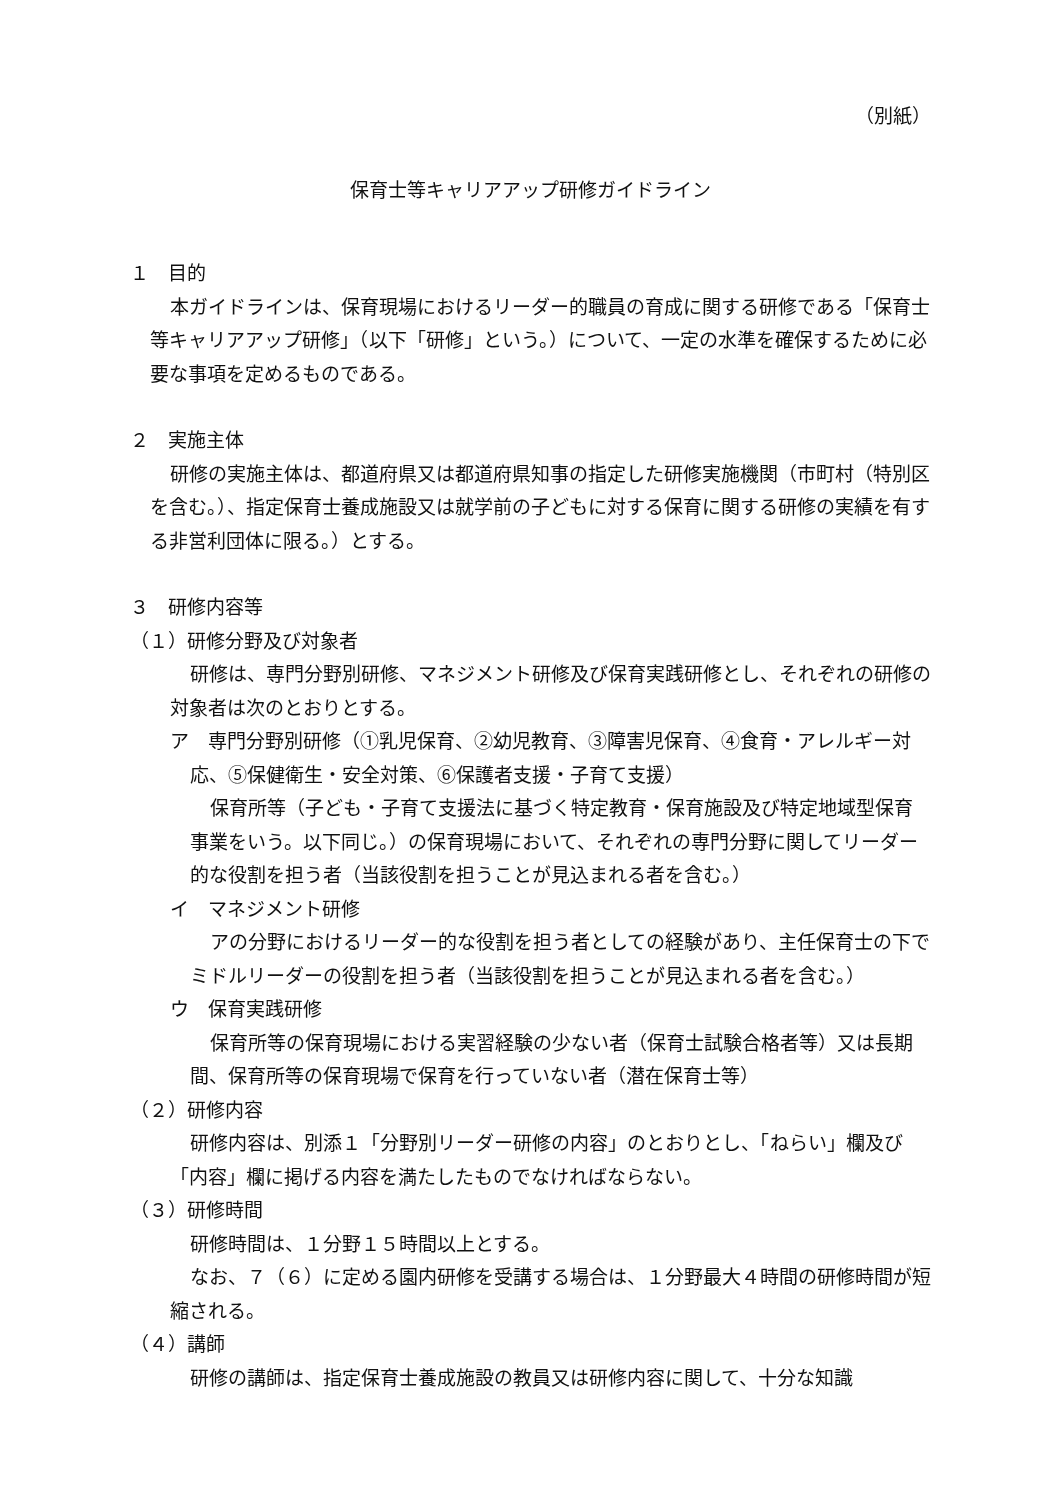（別紙）
保育士等キャリアアップ研修ガイドライン
１　目的
本ガイドラインは、保育現場におけるリーダー的職員の育成に関する研修である「保育士等キャリアアップ研修」（以下「研修」という。）について、一定の水準を確保するために必要な事項を定めるものである。
２　実施主体
研修の実施主体は、都道府県又は都道府県知事の指定した研修実施機関（市町村（特別区を含む。）、指定保育士養成施設又は就学前の子どもに対する保育に関する研修の実績を有する非営利団体に限る。）とする。
３　研修内容等
（１）研修分野及び対象者
研修は、専門分野別研修、マネジメント研修及び保育実践研修とし、それぞれの研修の対象者は次のとおりとする。
ア　専門分野別研修（①乳児保育、②幼児教育、③障害児保育、④食育・アレルギー対応、⑤保健衛生・安全対策、⑥保護者支援・子育て支援）
保育所等（子ども・子育て支援法に基づく特定教育・保育施設及び特定地域型保育事業をいう。以下同じ。）の保育現場において、それぞれの専門分野に関してリーダー的な役割を担う者（当該役割を担うことが見込まれる者を含む。）
イ　マネジメント研修
アの分野におけるリーダー的な役割を担う者としての経験があり、主任保育士の下でミドルリーダーの役割を担う者（当該役割を担うことが見込まれる者を含む。）
ウ　保育実践研修
保育所等の保育現場における実習経験の少ない者（保育士試験合格者等）又は長期間、保育所等の保育現場で保育を行っていない者（潜在保育士等）
（２）研修内容
研修内容は、別添１「分野別リーダー研修の内容」のとおりとし、「ねらい」欄及び「内容」欄に掲げる内容を満たしたものでなければならない。
（３）研修時間
研修時間は、１分野１５時間以上とする。
なお、７（６）に定める園内研修を受講する場合は、１分野最大４時間の研修時間が短縮される。
（４）講師
研修の講師は、指定保育士養成施設の教員又は研修内容に関して、十分な知識